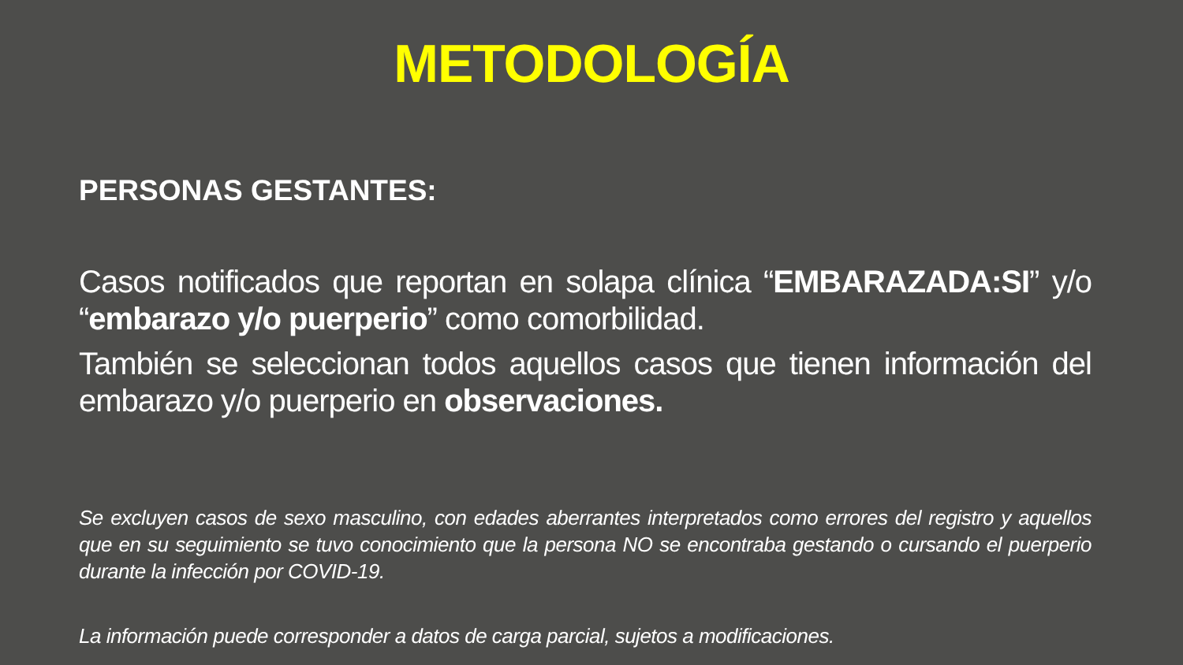METODOLOGÍA
PERSONAS GESTANTES:
Casos notificados que reportan en solapa clínica “EMBARAZADA:SI” y/o “embarazo y/o puerperio” como comorbilidad.
También se seleccionan todos aquellos casos que tienen información del embarazo y/o puerperio en observaciones.
Se excluyen casos de sexo masculino, con edades aberrantes interpretados como errores del registro y aquellos que en su seguimiento se tuvo conocimiento que la persona NO se encontraba gestando o cursando el puerperio durante la infección por COVID-19.
La información puede corresponder a datos de carga parcial, sujetos a modificaciones.